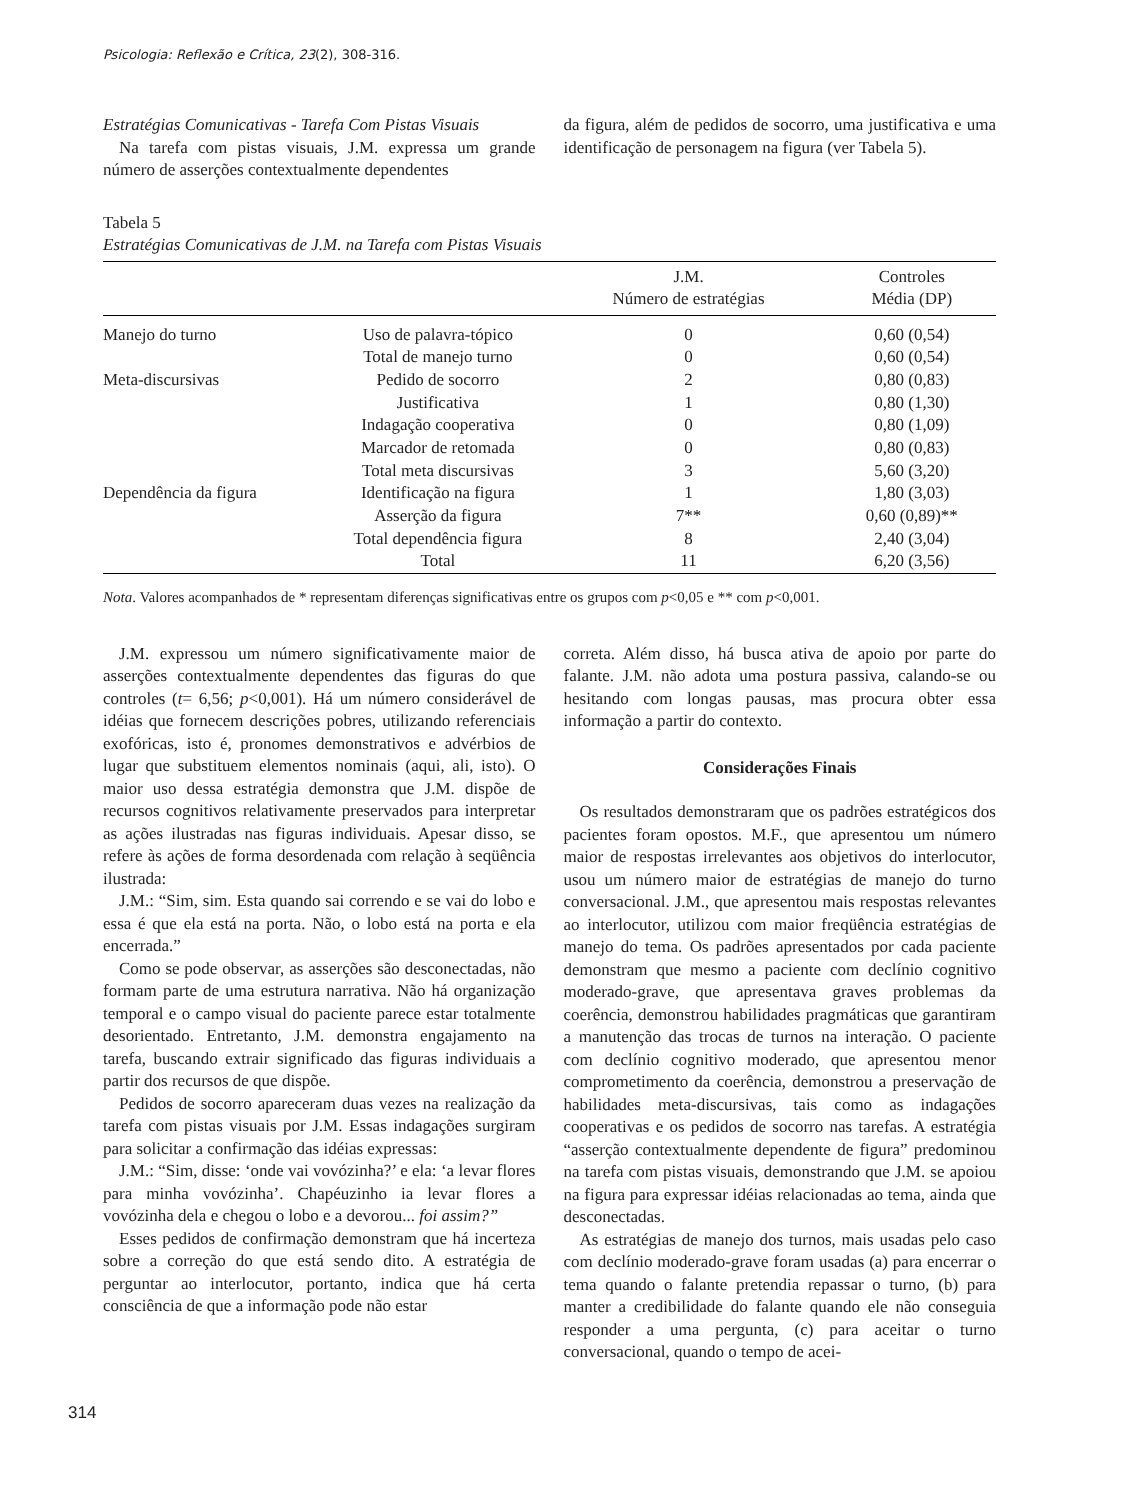Psicologia: Reflexão e Crítica, 23(2), 308-316.
Estratégias Comunicativas - Tarefa Com Pistas Visuais
Na tarefa com pistas visuais, J.M. expressa um grande número de asserções contextualmente dependentes
da figura, além de pedidos de socorro, uma justificativa e uma identificação de personagem na figura (ver Tabela 5).
Tabela 5
Estratégias Comunicativas de J.M. na Tarefa com Pistas Visuais
| | | J.M. Número de estratégias | Controles Média (DP) |
| --- | --- | --- | --- |
| Manejo do turno | Uso de palavra-tópico | 0 | 0,60 (0,54) |
| | Total de manejo turno | 0 | 0,60 (0,54) |
| Meta-discursivas | Pedido de socorro | 2 | 0,80 (0,83) |
| | Justificativa | 1 | 0,80 (1,30) |
| | Indagação cooperativa | 0 | 0,80 (1,09) |
| | Marcador de retomada | 0 | 0,80 (0,83) |
| | Total meta discursivas | 3 | 5,60 (3,20) |
| Dependência da figura | Identificação na figura | 1 | 1,80 (3,03) |
| | Asserção da figura | 7** | 0,60 (0,89)** |
| | Total dependência figura | 8 | 2,40 (3,04) |
| | Total | 11 | 6,20 (3,56) |
Nota. Valores acompanhados de * representam diferenças significativas entre os grupos com p<0,05 e ** com p<0,001.
J.M. expressou um número significativamente maior de asserções contextualmente dependentes das figuras do que controles (t= 6,56; p<0,001). Há um número considerável de idéias que fornecem descrições pobres, utilizando referenciais exofóricas, isto é, pronomes demonstrativos e advérbios de lugar que substituem elementos nominais (aqui, ali, isto). O maior uso dessa estratégia demonstra que J.M. dispõe de recursos cognitivos relativamente preservados para interpretar as ações ilustradas nas figuras individuais. Apesar disso, se refere às ações de forma desordenada com relação à seqüência ilustrada:
J.M.: “Sim, sim. Esta quando sai correndo e se vai do lobo e essa é que ela está na porta. Não, o lobo está na porta e ela encerrada.”
Como se pode observar, as asserções são desconectadas, não formam parte de uma estrutura narrativa. Não há organização temporal e o campo visual do paciente parece estar totalmente desorientado. Entretanto, J.M. demonstra engajamento na tarefa, buscando extrair significado das figuras individuais a partir dos recursos de que dispõe.
Pedidos de socorro apareceram duas vezes na realização da tarefa com pistas visuais por J.M. Essas indagações surgiram para solicitar a confirmação das idéias expressas:
J.M.: “Sim, disse: ‘onde vai vovózinha?’ e ela: ‘a levar flores para minha vovózinha’. Chapéuzinho ia levar flores a vovózinha dela e chegou o lobo e a devorou... foi assim?”
Esses pedidos de confirmação demonstram que há incerteza sobre a correção do que está sendo dito. A estratégia de perguntar ao interlocutor, portanto, indica que há certa consciência de que a informação pode não estar
correta. Além disso, há busca ativa de apoio por parte do falante. J.M. não adota uma postura passiva, calando-se ou hesitando com longas pausas, mas procura obter essa informação a partir do contexto.
Considerações Finais
Os resultados demonstraram que os padrões estratégicos dos pacientes foram opostos. M.F., que apresentou um número maior de respostas irrelevantes aos objetivos do interlocutor, usou um número maior de estratégias de manejo do turno conversacional. J.M., que apresentou mais respostas relevantes ao interlocutor, utilizou com maior freqüência estratégias de manejo do tema. Os padrões apresentados por cada paciente demonstram que mesmo a paciente com declínio cognitivo moderado-grave, que apresentava graves problemas da coerência, demonstrou habilidades pragmáticas que garantiram a manutenção das trocas de turnos na interação. O paciente com declínio cognitivo moderado, que apresentou menor comprometimento da coerência, demonstrou a preservação de habilidades meta-discursivas, tais como as indagações cooperativas e os pedidos de socorro nas tarefas. A estratégia “asserção contextualmente dependente de figura” predominou na tarefa com pistas visuais, demonstrando que J.M. se apoiou na figura para expressar idéias relacionadas ao tema, ainda que desconectadas.
As estratégias de manejo dos turnos, mais usadas pelo caso com declínio moderado-grave foram usadas (a) para encerrar o tema quando o falante pretendia repassar o turno, (b) para manter a credibilidade do falante quando ele não conseguia responder a uma pergunta, (c) para aceitar o turno conversacional, quando o tempo de acei-
314